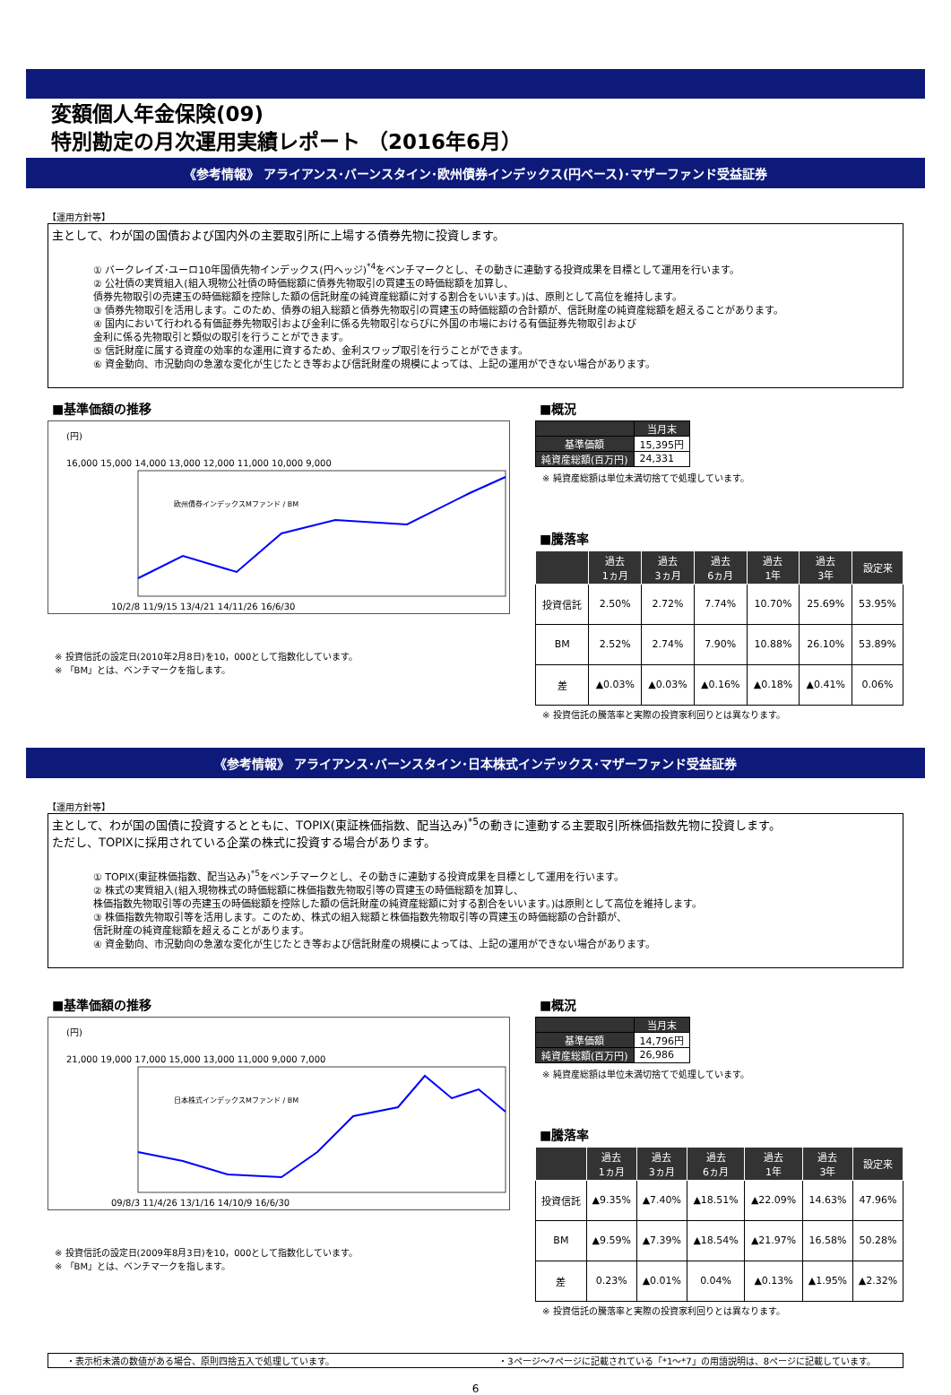変額個人年金保険(09)
特別勘定の月次運用実績レポート （2016年6月）
《参考情報》 アライアンス･バーンスタイン･欧州債券インデックス(円ベース)･マザーファンド受益証券
【運用方針等】
主として、わが国の国債および国内外の主要取引所に上場する債券先物に投資します。
① バークレイズ･ユーロ10年国債先物インデックス(円ヘッジ)<sup>*4</sup>をベンチマークとし、その動きに連動する投資成果を目標として運用を行います。
② 公社債の実質組入(組入現物公社債の時価総額に債券先物取引の買建玉の時価総額を加算し、
債券先物取引の売建玉の時価総額を控除した額の信託財産の純資産総額に対する割合をいいます。)は、原則として高位を維持します。
③ 債券先物取引を活用します。このため、債券の組入総額と債券先物取引の買建玉の時価総額の合計額が、信託財産の純資産総額を超えることがあります。
④ 国内において行われる有価証券先物取引および金利に係る先物取引ならびに外国の市場における有価証券先物取引および
金利に係る先物取引と類似の取引を行うことができます。
⑤ 信託財産に属する資産の効率的な運用に資するため、金利スワップ取引を行うことができます。
⑥ 資金動向、市況動向の急激な変化が生じたとき等および信託財産の規模によっては、上記の運用ができない場合があります。
■基準価額の推移
(円)
16,000 15,000 14,000 13,000 12,000 11,000 10,000 9,000
欧州債券インデックスMファンド / BM
10/2/8 11/9/15 13/4/21 14/11/26 16/6/30
※ 投資信託の設定日(2010年2月8日)を10，000として指数化しています。
※ 「BM」とは、ベンチマークを指します。
■概況
| | 当月末 |
| 基準価額 | 15,395円 |
| 純資産総額(百万円) | 24,331 |
※ 純資産総額は単位未満切捨てで処理しています。
■騰落率
| | 過去 1ヵ月 | 過去 3ヵ月 | 過去 6ヵ月 | 過去 1年 | 過去 3年 | 設定来 |
| --- | --- | --- | --- | --- | --- | --- |
| 投資信託 | 2.50% | 2.72% | 7.74% | 10.70% | 25.69% | 53.95% |
| BM | 2.52% | 2.74% | 7.90% | 10.88% | 26.10% | 53.89% |
| 差 | ▲0.03% | ▲0.03% | ▲0.16% | ▲0.18% | ▲0.41% | 0.06% |
※ 投資信託の騰落率と実際の投資家利回りとは異なります。
《参考情報》 アライアンス･バーンスタイン･日本株式インデックス･マザーファンド受益証券
【運用方針等】
主として、わが国の国債に投資するとともに、TOPIX(東証株価指数、配当込み)<sup>*5</sup>の動きに連動する主要取引所株価指数先物に投資します。
ただし、TOPIXに採用されている企業の株式に投資する場合があります。
① TOPIX(東証株価指数、配当込み)<sup>*5</sup>をベンチマークとし、その動きに連動する投資成果を目標として運用を行います。
② 株式の実質組入(組入現物株式の時価総額に株価指数先物取引等の買建玉の時価総額を加算し、
株価指数先物取引等の売建玉の時価総額を控除した額の信託財産の純資産総額に対する割合をいいます。)は原則として高位を維持します。
③ 株価指数先物取引等を活用します。このため、株式の組入総額と株価指数先物取引等の買建玉の時価総額の合計額が、
信託財産の純資産総額を超えることがあります。
④ 資金動向、市況動向の急激な変化が生じたとき等および信託財産の規模によっては、上記の運用ができない場合があります。
■基準価額の推移
(円)
21,000 19,000 17,000 15,000 13,000 11,000 9,000 7,000
日本株式インデックスMファンド / BM
09/8/3 11/4/26 13/1/16 14/10/9 16/6/30
※ 投資信託の設定日(2009年8月3日)を10，000として指数化しています。
※ 「BM」とは、ベンチマークを指します。
■概況
| | 当月末 |
| 基準価額 | 14,796円 |
| 純資産総額(百万円) | 26,986 |
※ 純資産総額は単位未満切捨てで処理しています。
■騰落率
| | 過去 1ヵ月 | 過去 3ヵ月 | 過去 6ヵ月 | 過去 1年 | 過去 3年 | 設定来 |
| --- | --- | --- | --- | --- | --- | --- |
| 投資信託 | ▲9.35% | ▲7.40% | ▲18.51% | ▲22.09% | 14.63% | 47.96% |
| BM | ▲9.59% | ▲7.39% | ▲18.54% | ▲21.97% | 16.58% | 50.28% |
| 差 | 0.23% | ▲0.01% | 0.04% | ▲0.13% | ▲1.95% | ▲2.32% |
※ 投資信託の騰落率と実際の投資家利回りとは異なります。
・表示桁未満の数値がある場合、原則四捨五入で処理しています。 ・3ページ～7ページに記載されている「*1～*7」の用語説明は、8ページに記載しています。
6